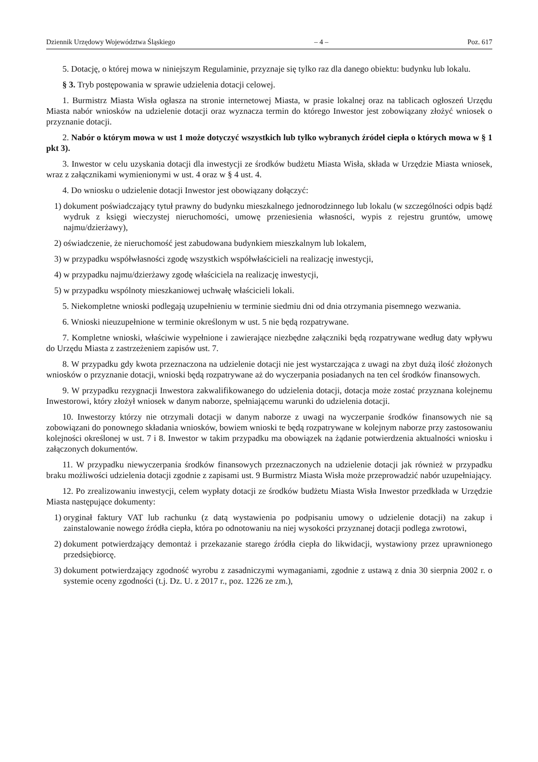Dziennik Urzędowy Województwa Śląskiego – 4 – Poz. 617
5. Dotację, o której mowa w niniejszym Regulaminie, przyznaje się tylko raz dla danego obiektu: budynku lub lokalu.
§ 3. Tryb postępowania w sprawie udzielenia dotacji celowej.
1. Burmistrz Miasta Wisła ogłasza na stronie internetowej Miasta, w prasie lokalnej oraz na tablicach ogłoszeń Urzędu Miasta nabór wniosków na udzielenie dotacji oraz wyznacza termin do którego Inwestor jest zobowiązany złożyć wniosek o przyznanie dotacji.
2. Nabór o którym mowa w ust 1 może dotyczyć wszystkich lub tylko wybranych źródeł ciepła o których mowa w § 1 pkt 3).
3. Inwestor w celu uzyskania dotacji dla inwestycji ze środków budżetu Miasta Wisła, składa w Urzędzie Miasta wniosek, wraz z załącznikami wymienionymi w ust. 4 oraz w § 4 ust. 4.
4. Do wniosku o udzielenie dotacji Inwestor jest obowiązany dołączyć:
1) dokument poświadczający tytuł prawny do budynku mieszkalnego jednorodzinnego lub lokalu (w szczególności odpis bądź wydruk z księgi wieczystej nieruchomości, umowę przeniesienia własności, wypis z rejestru gruntów, umowę najmu/dzierżawy),
2) oświadczenie, że nieruchomość jest zabudowana budynkiem mieszkalnym lub lokalem,
3) w przypadku współwłasności zgodę wszystkich współwłaścicieli na realizację inwestycji,
4) w przypadku najmu/dzierżawy zgodę właściciela na realizację inwestycji,
5) w przypadku wspólnoty mieszkaniowej uchwałę właścicieli lokali.
5. Niekompletne wnioski podlegają uzupełnieniu w terminie siedmiu dni od dnia otrzymania pisemnego wezwania.
6. Wnioski nieuzupełnione w terminie określonym w ust. 5 nie będą rozpatrywane.
7. Kompletne wnioski, właściwie wypełnione i zawierające niezbędne załączniki będą rozpatrywane według daty wpływu do Urzędu Miasta z zastrzeżeniem zapisów ust. 7.
8. W przypadku gdy kwota przeznaczona na udzielenie dotacji nie jest wystarczająca z uwagi na zbyt dużą ilość złożonych wniosków o przyznanie dotacji, wnioski będą rozpatrywane aż do wyczerpania posiadanych na ten cel środków finansowych.
9. W przypadku rezygnacji Inwestora zakwalifikowanego do udzielenia dotacji, dotacja może zostać przyznana kolejnemu Inwestorowi, który złożył wniosek w danym naborze, spełniającemu warunki do udzielenia dotacji.
10. Inwestorzy którzy nie otrzymali dotacji w danym naborze z uwagi na wyczerpanie środków finansowych nie są zobowiązani do ponownego składania wniosków, bowiem wnioski te będą rozpatrywane w kolejnym naborze przy zastosowaniu kolejności określonej w ust. 7 i 8. Inwestor w takim przypadku ma obowiązek na żądanie potwierdzenia aktualności wniosku i załączonych dokumentów.
11. W przypadku niewyczerpania środków finansowych przeznaczonych na udzielenie dotacji jak również w przypadku braku możliwości udzielenia dotacji zgodnie z zapisami ust. 9 Burmistrz Miasta Wisła może przeprowadzić nabór uzupełniający.
12. Po zrealizowaniu inwestycji, celem wypłaty dotacji ze środków budżetu Miasta Wisła Inwestor przedkłada w Urzędzie Miasta następujące dokumenty:
1) oryginał faktury VAT lub rachunku (z datą wystawienia po podpisaniu umowy o udzielenie dotacji) na zakup i zainstalowanie nowego źródła ciepła, która po odnotowaniu na niej wysokości przyznanej dotacji podlega zwrotowi,
2) dokument potwierdzający demontaż i przekazanie starego źródła ciepła do likwidacji, wystawiony przez uprawnionego przedsiębiorcę.
3) dokument potwierdzający zgodność wyrobu z zasadniczymi wymaganiami, zgodnie z ustawą z dnia 30 sierpnia 2002 r. o systemie oceny zgodności (t.j. Dz. U. z 2017 r., poz. 1226 ze zm.),